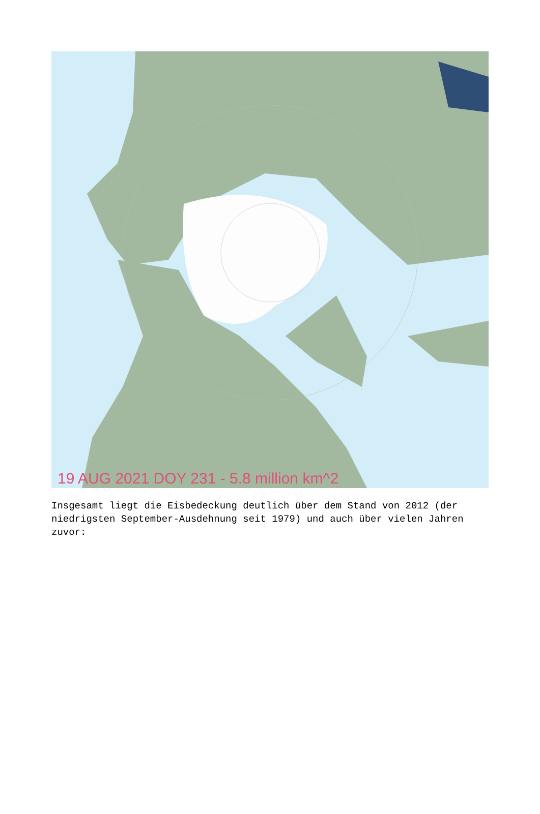19 AUG 2021 DOY 231 - 5.8 million km^2
Insgesamt liegt die Eisbedeckung deutlich über dem Stand von 2012 (der niedrigsten September-Ausdehnung seit 1979) und auch über vielen Jahren zuvor: